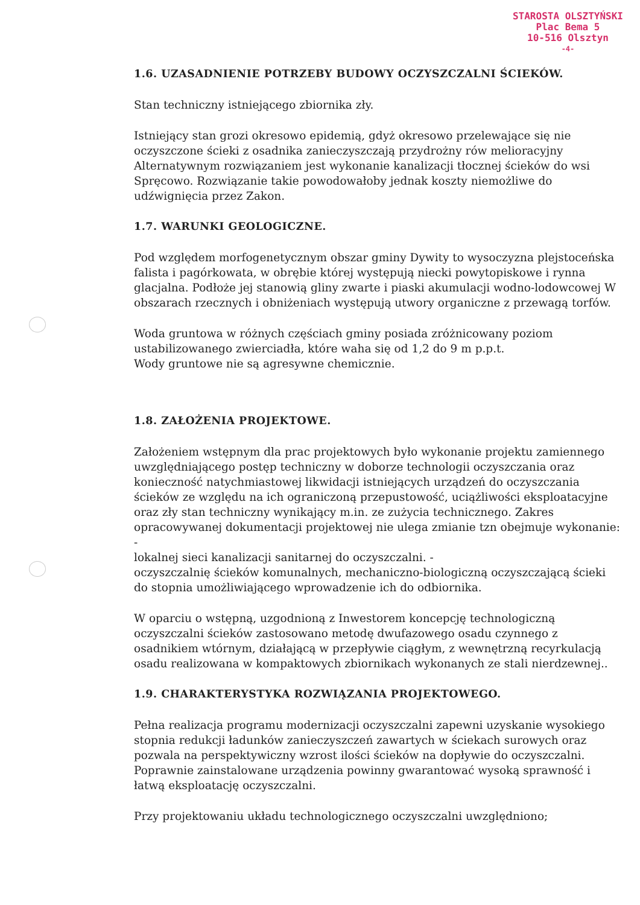STAROSTA OLSZTYŃSKI
Plac Bema 5
10-516 Olsztyn
-4-
1.6. UZASADNIENIE POTRZEBY BUDOWY OCZYSZCZALNI ŚCIEKÓW.
Stan techniczny istniejącego zbiornika zły.
Istniejący stan grozi okresowo epidemią, gdyż okresowo przelewające się nie oczyszczone ścieki z osadnika zanieczyszczają przydrożny rów melioracyjny Alternatywnym rozwiązaniem jest wykonanie kanalizacji tłocznej ścieków do wsi Spręcowo. Rozwiązanie takie powodowałoby jednak koszty niemożliwe do udźwignięcia przez Zakon.
1.7. WARUNKI GEOLOGICZNE.
Pod względem morfogenetycznym obszar gminy Dywity to wysoczyzna plejstoceńska falista i pagórkowata, w obrębie której występują niecki powytopiskowe i rynna glacjalna. Podłoże jej stanowią gliny zwarte i piaski akumulacji wodno-lodowcowej W obszarach rzecznych i obniżeniach występują utwory organiczne z przewagą torfów.
Woda gruntowa w różnych częściach gminy posiada zróżnicowany poziom ustabilizowanego zwierciadła, które waha się od 1,2 do 9 m p.p.t.
Wody gruntowe nie są agresywne chemicznie.
1.8. ZAŁOŻENIA PROJEKTOWE.
Założeniem wstępnym dla prac projektowych było wykonanie projektu zamiennego uwzględniającego postęp techniczny w doborze technologii oczyszczania oraz konieczność natychmiastowej likwidacji istniejących urządzeń do oczyszczania ścieków ze względu na ich ograniczoną przepustowość, uciążliwości eksploatacyjne oraz zły stan techniczny wynikający m.in. ze zużycia technicznego. Zakres opracowywanej dokumentacji projektowej nie ulega zmianie tzn obejmuje wykonanie: -
lokalnej sieci kanalizacji sanitarnej do oczyszczalni. -
oczyszczalnię ścieków komunalnych, mechaniczno-biologiczną oczyszczającą ścieki do stopnia umożliwiającego wprowadzenie ich do odbiornika.
W oparciu o wstępną, uzgodnioną z Inwestorem koncepcję technologiczną oczyszczalni ścieków zastosowano metodę dwufazowego osadu czynnego z osadnikiem wtórnym, działającą w przepływie ciągłym, z wewnętrzną recyrkulacją osadu realizowana w kompaktowych zbiornikach wykonanych ze stali nierdzewnej..
1.9. CHARAKTERYSTYKA ROZWIĄZANIA PROJEKTOWEGO.
Pełna realizacja programu modernizacji oczyszczalni zapewni uzyskanie wysokiego stopnia redukcji ładunków zanieczyszczeń zawartych w ściekach surowych oraz pozwala na perspektywiczny wzrost ilości ścieków na dopływie do oczyszczalni. Poprawnie zainstalowane urządzenia powinny gwarantować wysoką sprawność i łatwą eksploatację oczyszczalni.
Przy projektowaniu układu technologicznego oczyszczalni uwzględniono;